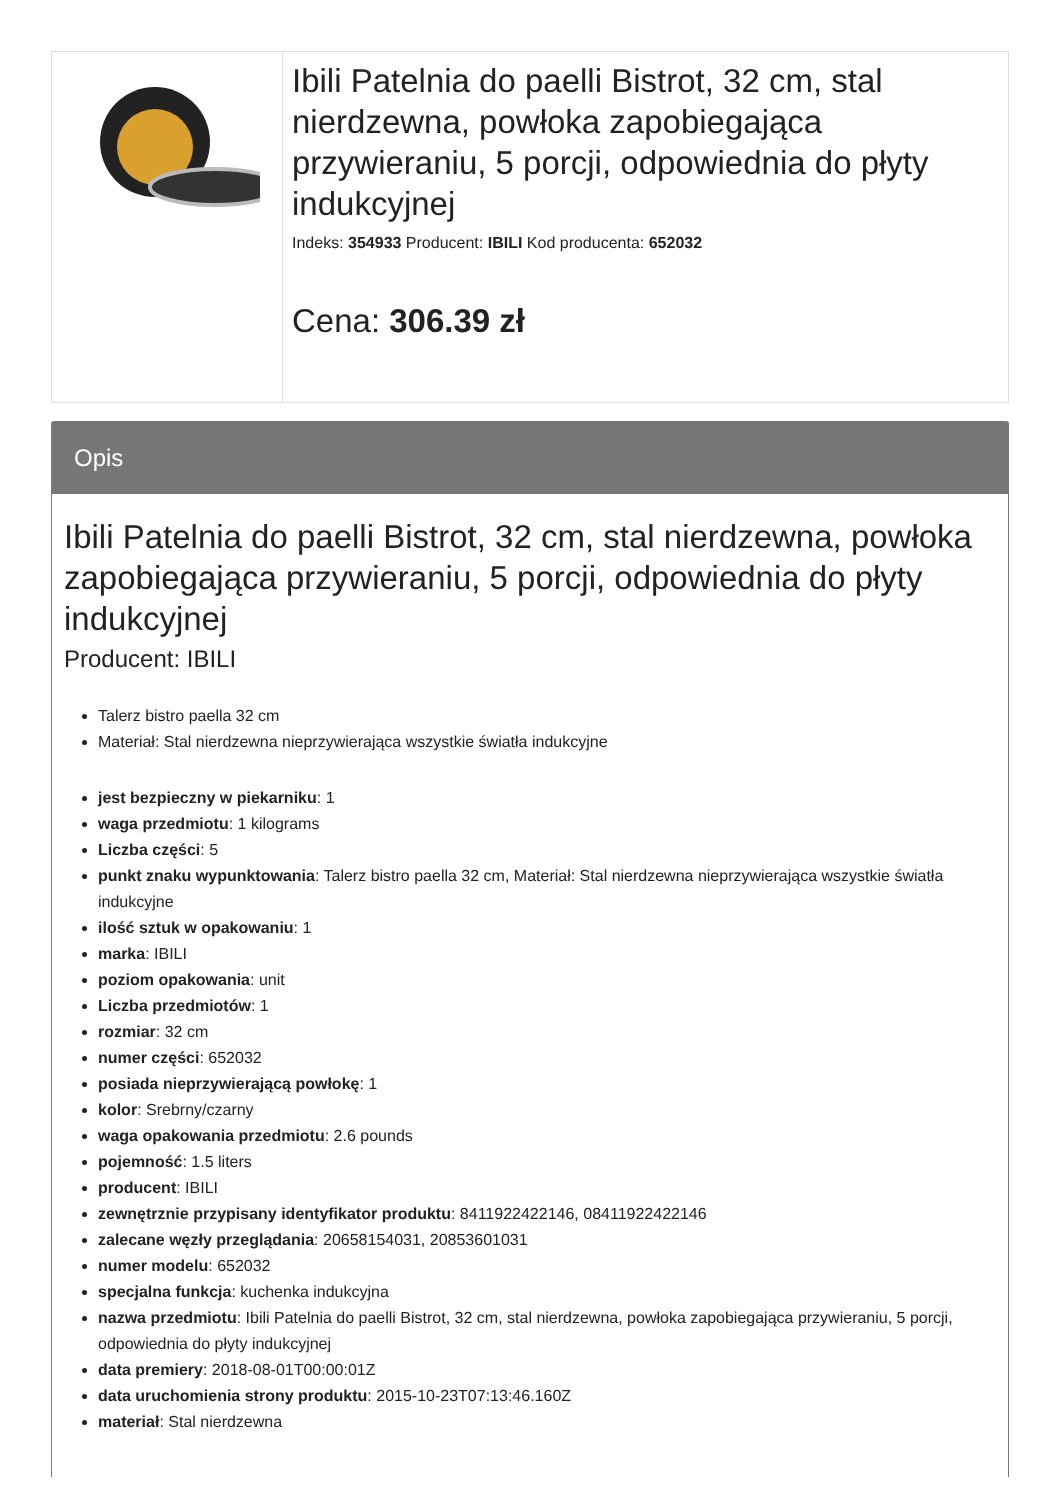Ibili Patelnia do paelli Bistrot, 32 cm, stal nierdzewna, powłoka zapobiegająca przywieraniu, 5 porcji, odpowiednia do płyty indukcyjnej
Indeks: 354933 Producent: IBILI Kod producenta: 652032
Cena: 306.39 zł
Opis
Ibili Patelnia do paelli Bistrot, 32 cm, stal nierdzewna, powłoka zapobiegająca przywieraniu, 5 porcji, odpowiednia do płyty indukcyjnej
Producent: IBILI
Talerz bistro paella 32 cm
Materiał: Stal nierdzewna nieprzywierająca wszystkie światła indukcyjne
jest bezpieczny w piekarniku: 1
waga przedmiotu: 1 kilograms
Liczba części: 5
punkt znaku wypunktowania: Talerz bistro paella 32 cm, Materiał: Stal nierdzewna nieprzywierająca wszystkie światła indukcyjne
ilość sztuk w opakowaniu: 1
marka: IBILI
poziom opakowania: unit
Liczba przedmiotów: 1
rozmiar: 32 cm
numer części: 652032
posiada nieprzywierającą powłokę: 1
kolor: Srebrny/czarny
waga opakowania przedmiotu: 2.6 pounds
pojemność: 1.5 liters
producent: IBILI
zewnętrznie przypisany identyfikator produktu: 8411922422146, 08411922422146
zalecane węzły przeglądania: 20658154031, 20853601031
numer modelu: 652032
specjalna funkcja: kuchenka indukcyjna
nazwa przedmiotu: Ibili Patelnia do paelli Bistrot, 32 cm, stal nierdzewna, powłoka zapobiegająca przywieraniu, 5 porcji, odpowiednia do płyty indukcyjnej
data premiery: 2018-08-01T00:00:01Z
data uruchomienia strony produktu: 2015-10-23T07:13:46.160Z
materiał: Stal nierdzewna